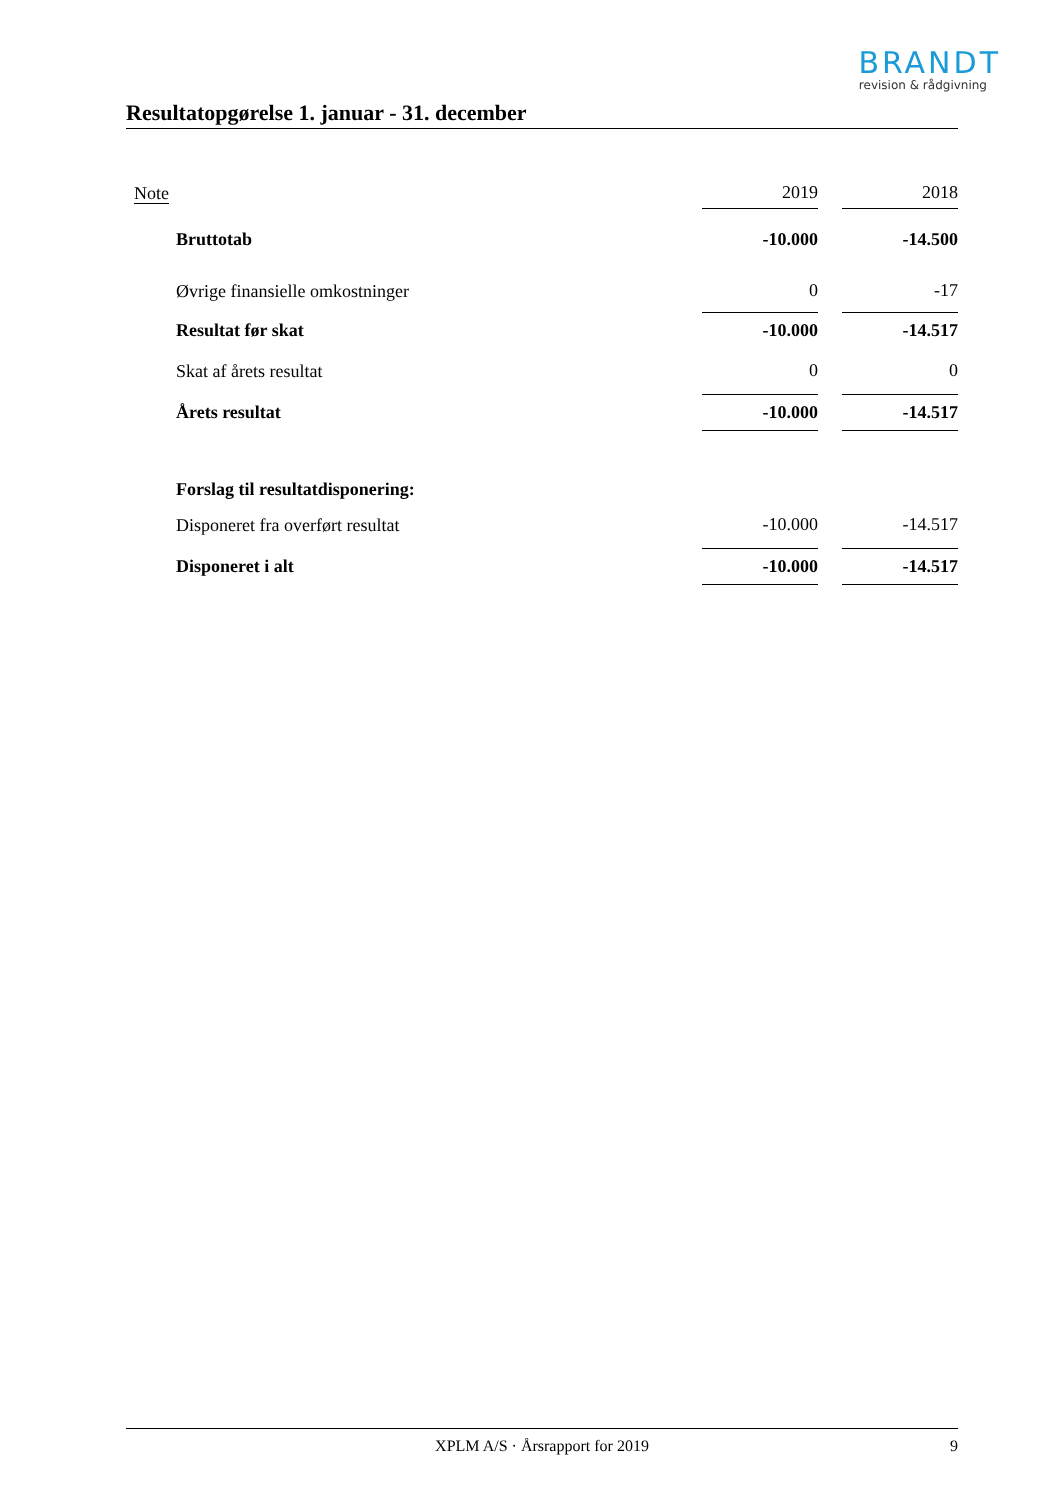BRANDT
revision & rådgivning
Resultatopgørelse 1. januar - 31. december
| Note | | 2019 | | 2018 |
| --- | --- | --- | --- | --- |
| | Bruttotab | -10.000 | | -14.500 |
| | Øvrige finansielle omkostninger | 0 | | -17 |
| | Resultat før skat | -10.000 | | -14.517 |
| | Skat af årets resultat | 0 | | 0 |
| | Årets resultat | -10.000 | | -14.517 |
| | Forslag til resultatdisponering: | | | |
| | Disponeret fra overført resultat | -10.000 | | -14.517 |
| | Disponeret i alt | -10.000 | | -14.517 |
XPLM A/S · Årsrapport for 2019 9